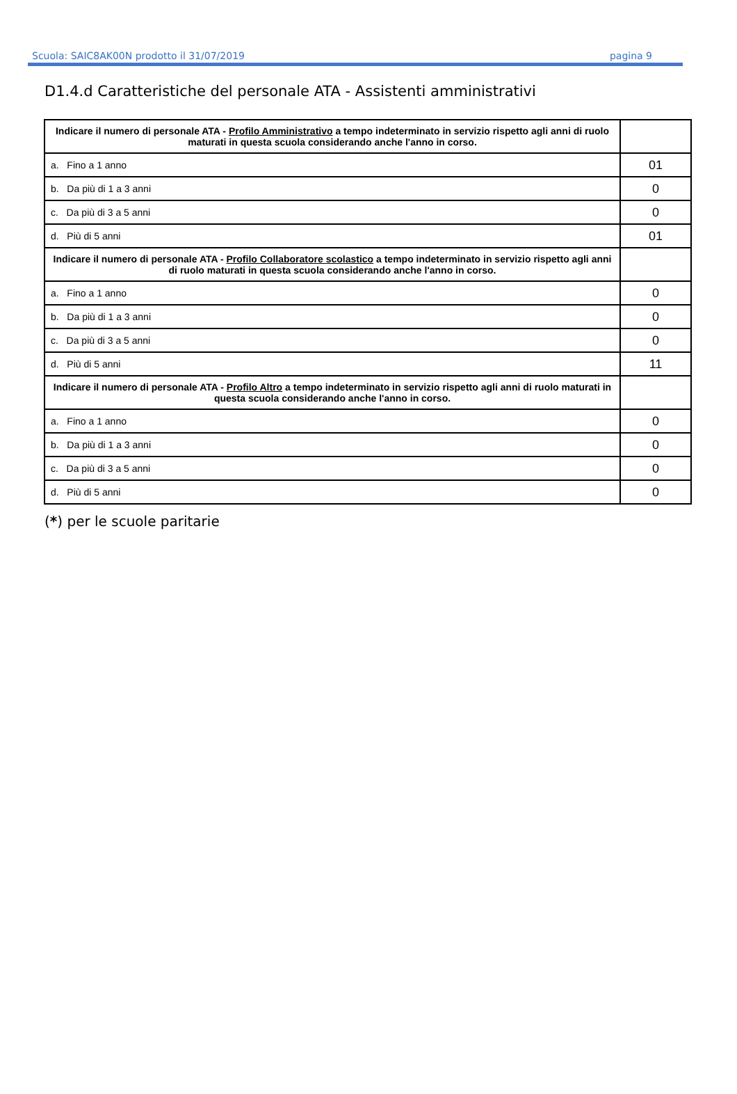Scuola: SAIC8AK00N prodotto il 31/07/2019 pagina 9
D1.4.d Caratteristiche del personale ATA - Assistenti amministrativi
| Indicare il numero di personale ATA - Profilo Amministrativo a tempo indeterminato in servizio rispetto agli anni di ruolo maturati in questa scuola considerando anche l'anno in corso. | |
| a. Fino a 1 anno | 01 |
| b. Da più di 1 a 3 anni | 0 |
| c. Da più di 3 a 5 anni | 0 |
| d. Più di 5 anni | 01 |
| Indicare il numero di personale ATA - Profilo Collaboratore scolastico a tempo indeterminato in servizio rispetto agli anni di ruolo maturati in questa scuola considerando anche l'anno in corso. | |
| a. Fino a 1 anno | 0 |
| b. Da più di 1 a 3 anni | 0 |
| c. Da più di 3 a 5 anni | 0 |
| d. Più di 5 anni | 11 |
| Indicare il numero di personale ATA - Profilo Altro a tempo indeterminato in servizio rispetto agli anni di ruolo maturati in questa scuola considerando anche l'anno in corso. | |
| a. Fino a 1 anno | 0 |
| b. Da più di 1 a 3 anni | 0 |
| c. Da più di 3 a 5 anni | 0 |
| d. Più di 5 anni | 0 |
(*) per le scuole paritarie